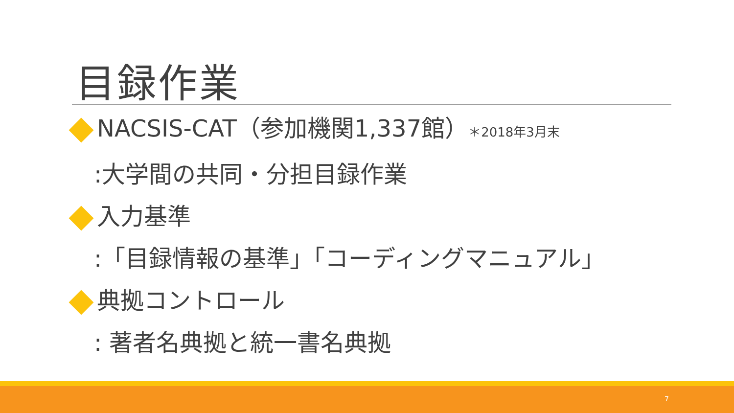目録作業
NACSIS-CAT（参加機関1,337館）＊2018年3月末
:大学間の共同・分担目録作業
入力基準
:「目録情報の基準」「コーディングマニュアル」
典拠コントロール
: 著者名典拠と統一書名典拠
7